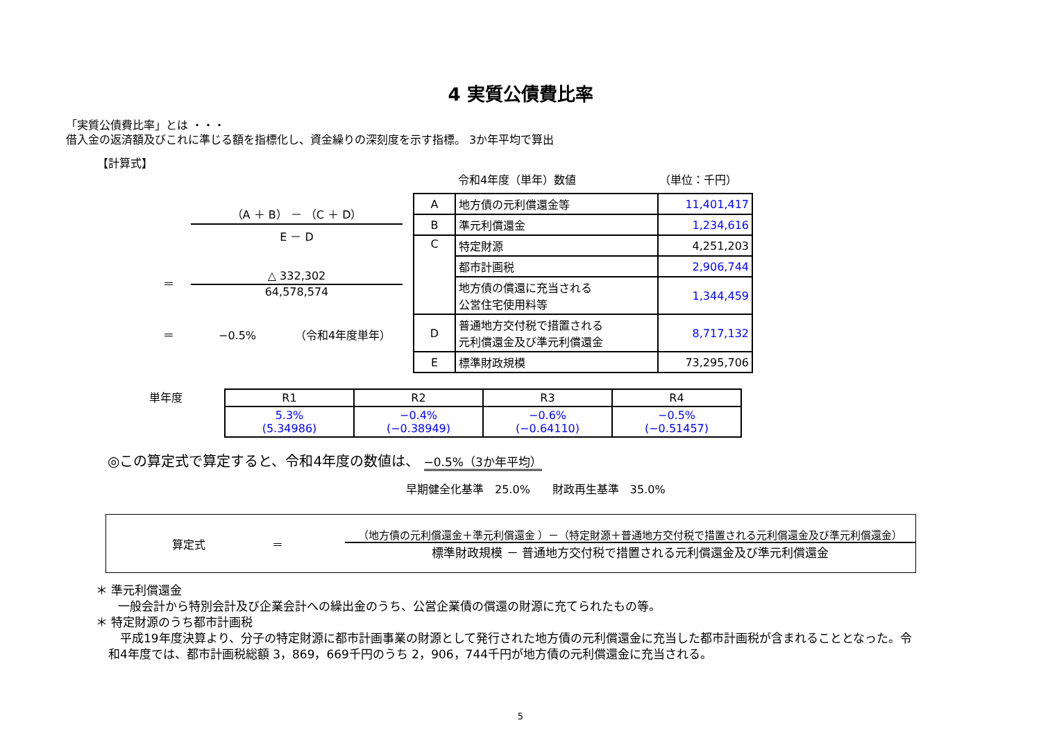4 実質公債費比率
「実質公債費比率」とは ・・・
借入金の返済額及びこれに準じる額を指標化し、資金繰りの深刻度を示す指標。 3か年平均で算出
【計算式】
（A ＋ B） － （C ＋ D）
E － D
＝
△ 332,302
64,578,574
＝　　　　−0.5%　　　　（令和4年度単年）
令和4年度（単年）数値　　　　　　　　（単位：千円）
| A | 地方債の元利償還金等 | 11,401,417 |
| B | 準元利償還金 | 1,234,616 |
| C | 特定財源 | 4,251,203 |
| | 都市計画税 | 2,906,744 |
| | 地方債の償還に充当される 公営住宅使用料等 | 1,344,459 |
| D | 普通地方交付税で措置される 元利償還金及び準元利償還金 | 8,717,132 |
| E | 標準財政規模 | 73,295,706 |
単年度
| R1 | R2 | R3 | R4 |
| --- | --- | --- | --- |
| 5.3% (5.34986) | −0.4% (−0.38949) | −0.6% (−0.64110) | −0.5% (−0.51457) |
◎この算定式で算定すると、令和4年度の数値は、 −0.5%（3か年平均）
早期健全化基準　25.0%　　財政再生基準　35.0%
算定式 ＝
（地方債の元利償還金＋準元利償還金 ）－（特定財源＋普通地方交付税で措置される元利償還金及び準元利償還金）
標準財政規模 － 普通地方交付税で措置される元利償還金及び準元利償還金
＊ 準元利償還金
一般会計から特別会計及び企業会計への繰出金のうち、公営企業債の償還の財源に充てられたもの等。
＊ 特定財源のうち都市計画税
　平成19年度決算より、分子の特定財源に都市計画事業の財源として発行された地方債の元利償還金に充当した都市計画税が含まれることとなった。令和4年度では、都市計画税総額 3，869，669千円のうち 2，906，744千円が地方債の元利償還金に充当される。
5